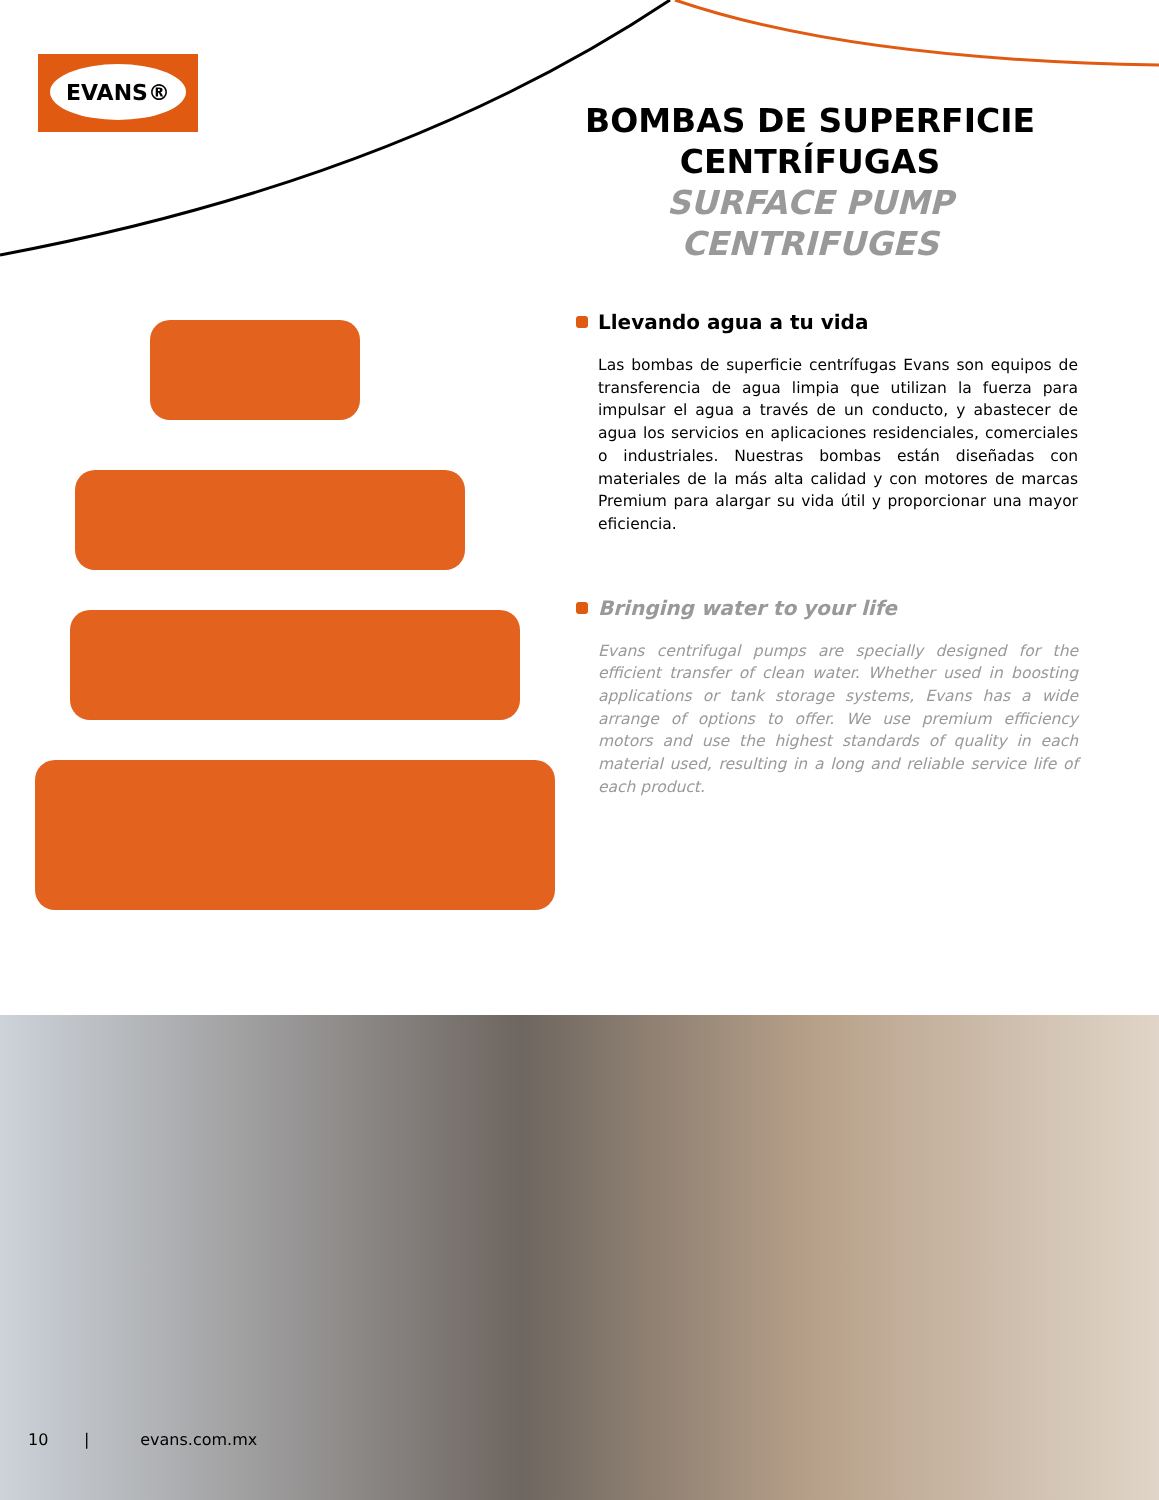EVANS®
BOMBAS DE SUPERFICIE CENTRÍFUGAS
SURFACE PUMP CENTRIFUGES
Llevando agua a tu vida
Las bombas de superficie centrífugas Evans son equipos de transferencia de agua limpia que utilizan la fuerza para impulsar el agua a través de un conducto, y abastecer de agua los servicios en aplicaciones residenciales, comerciales o industriales. Nuestras bombas están diseñadas con materiales de la más alta calidad y con motores de marcas Premium para alargar su vida útil y proporcionar una mayor eficiencia.
Bringing water to your life
Evans centrifugal pumps are specially designed for the efficient transfer of clean water. Whether used in boosting applications or tank storage systems, Evans has a wide arrange of options to offer. We use premium efficiency motors and use the highest standards of quality in each material used, resulting in a long and reliable service life of each product.
10 | evans.com.mx